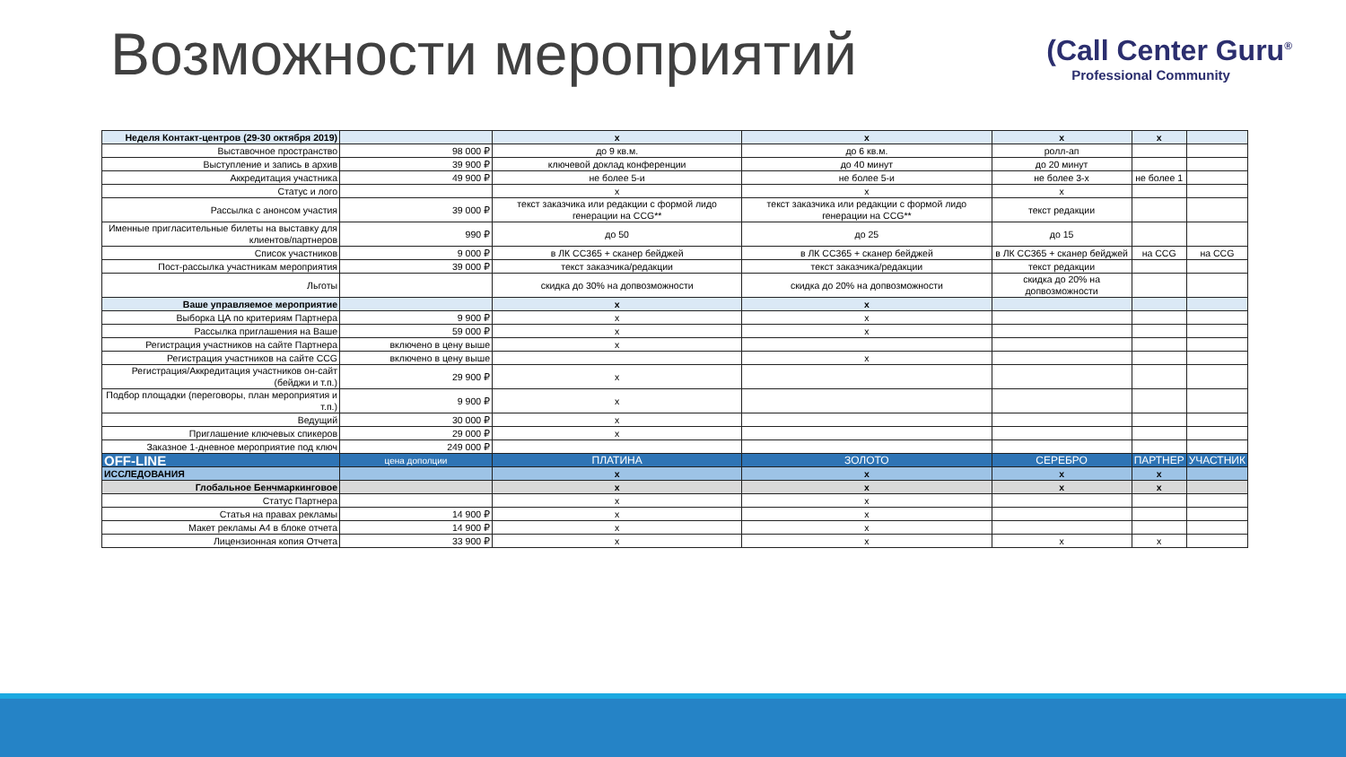Возможности мероприятий
(Call Center Guru<sup>®</sup>
Professional Community
| Неделя Контакт-центров (29-30 октября 2019) | | x | x | x | x | |
| Выставочное пространство | 98 000 ₽ | до 9 кв.м. | до 6 кв.м. | ролл-ап | | |
| Выступление и запись в архив | 39 900 ₽ | ключевой доклад конференции | до 40 минут | до 20 минут | | |
| Аккредитация участника | 49 900 ₽ | не более 5-и | не более 5-и | не более 3-х | не более 1 | |
| Статус и лого | | x | x | x | | |
| Рассылка с анонсом участия | 39 000 ₽ | текст заказчика или редакции с формой лидо генерации на CCG** | текст заказчика или редакции с формой лидо генерации на CCG** | текст редакции | | |
| Именные пригласительные билеты на выставку для клиентов/партнеров | 990 ₽ | до 50 | до 25 | до 15 | | |
| Список участников | 9 000 ₽ | в ЛК CC365 + сканер бейджей | в ЛК CC365 + сканер бейджей | в ЛК CC365 + сканер бейджей | на CCG | на CCG |
| Пост-рассылка участникам мероприятия | 39 000 ₽ | текст заказчика/редакции | текст заказчика/редакции | текст редакции | | |
| Льготы | | скидка до 30% на допвозможности | скидка до 20% на допвозможности | скидка до 20% на допвозможности | | |
| Ваше управляемое мероприятие | | x | x | | | |
| Выборка ЦА по критериям Партнера | 9 900 ₽ | x | x | | | |
| Рассылка приглашения на Ваше | 59 000 ₽ | x | x | | | |
| Регистрация участников на сайте Партнера | включено в цену выше | x | | | | |
| Регистрация участников на сайте CCG | включено в цену выше | | x | | | |
| Регистрация/Аккредитация участников он-сайт (бейджи и т.п.) | 29 900 ₽ | x | | | | |
| Подбор площадки (переговоры, план мероприятия и т.п.) | 9 900 ₽ | x | | | | |
| Ведущий | 30 000 ₽ | x | | | | |
| Приглашение ключевых спикеров | 29 000 ₽ | x | | | | |
| Заказное 1-дневное мероприятие под ключ | 249 000 ₽ | | | | | |
| OFF-LINE | цена дополции | ПЛАТИНА | ЗОЛОТО | СЕРЕБРО | ПАРТНЕР | УЧАСТНИК |
| ИССЛЕДОВАНИЯ | | x | x | x | x | |
| Глобальное Бенчмаркинговое | | x | x | x | x | |
| Статус Партнера | | x | x | | | |
| Статья на правах рекламы | 14 900 ₽ | x | x | | | |
| Макет рекламы А4 в блоке отчета | 14 900 ₽ | x | x | | | |
| Лицензионная копия Отчета | 33 900 ₽ | x | x | x | x | |